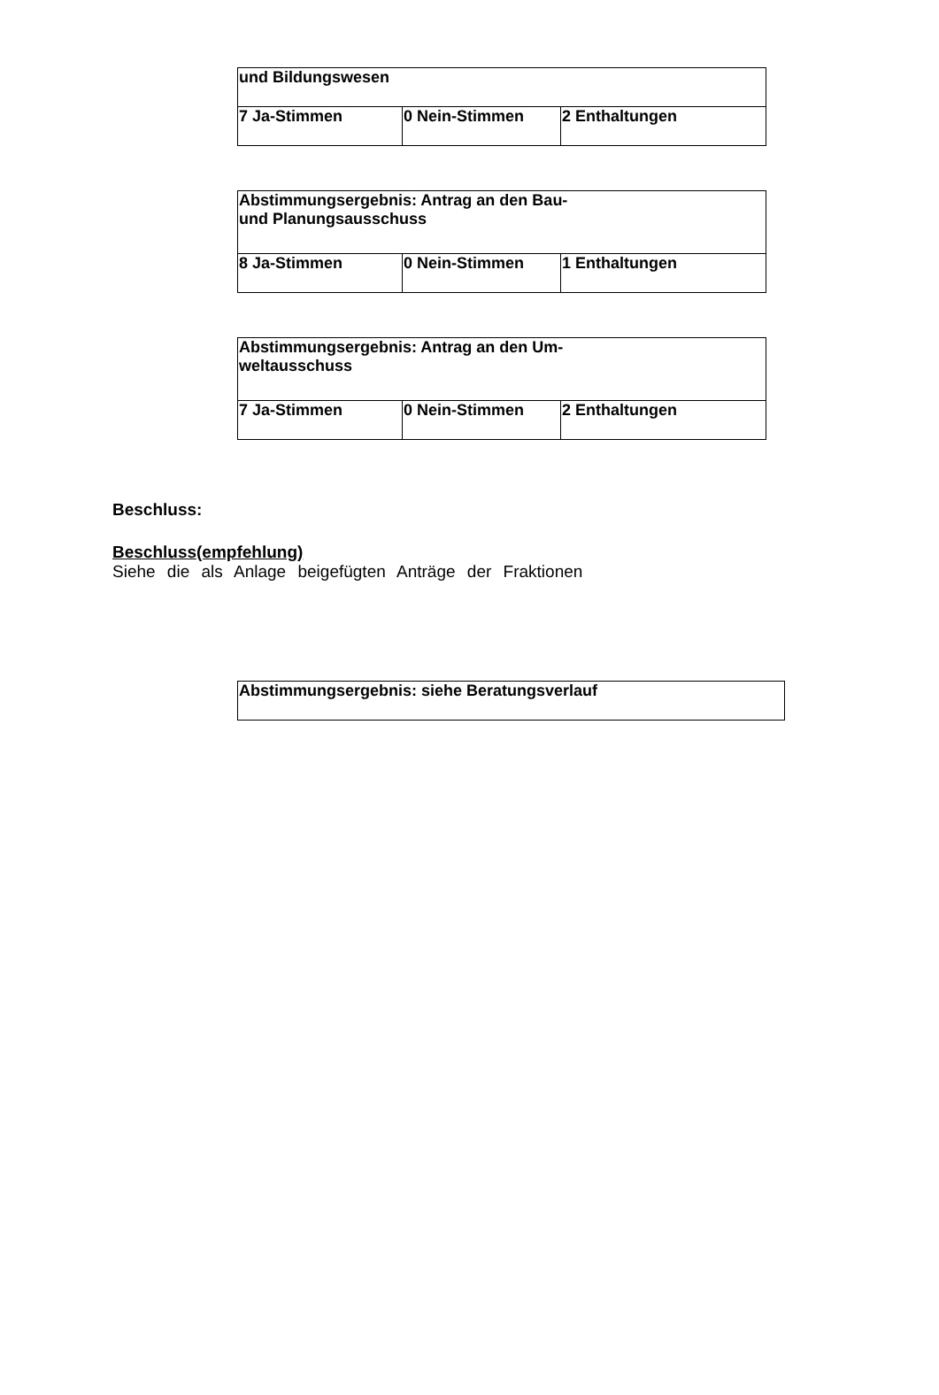| und Bildungswesen | | |
| 7 Ja-Stimmen | 0 Nein-Stimmen | 2 Enthaltungen |
| Abstimmungsergebnis: Antrag an den Bau- und Planungsausschuss | | |
| 8 Ja-Stimmen | 0 Nein-Stimmen | 1 Enthaltungen |
| Abstimmungsergebnis: Antrag an den Um- weltausschuss | | |
| 7 Ja-Stimmen | 0 Nein-Stimmen | 2 Enthaltungen |
Beschluss:
Beschluss(empfehlung)
Siehe die als Anlage beigefügten Anträge der Fraktionen
| Abstimmungsergebnis: siehe Beratungsverlauf |